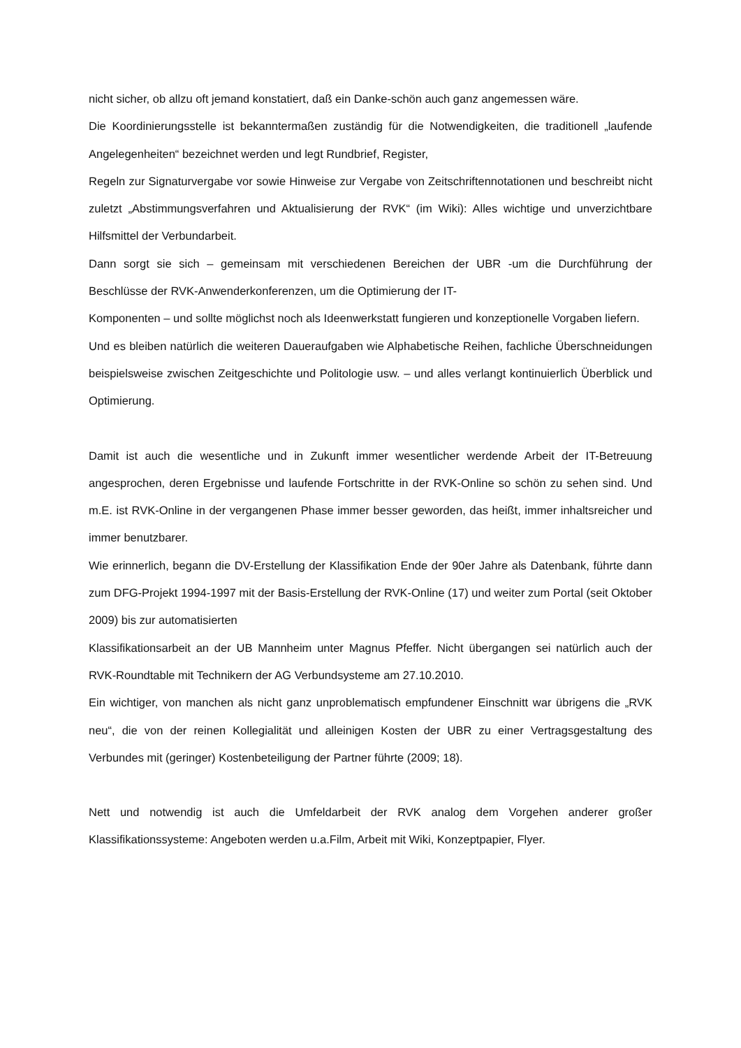nicht sicher, ob allzu oft jemand konstatiert, daß ein Danke-schön auch ganz angemessen wäre.
Die Koordinierungsstelle ist bekanntermaßen zuständig für die Notwendigkeiten, die traditionell „laufende Angelegenheiten“ bezeichnet werden und legt Rundbrief, Register,
Regeln zur Signaturvergabe vor sowie Hinweise zur Vergabe von Zeitschriftennotationen und beschreibt nicht zuletzt „Abstimmungsverfahren und Aktualisierung der RVK“ (im Wiki): Alles wichtige und unverzichtbare Hilfsmittel der Verbundarbeit.
Dann sorgt sie sich – gemeinsam mit verschiedenen Bereichen der UBR -um die Durchführung der Beschlüsse der RVK-Anwenderkonferenzen, um die Optimierung der IT-
Komponenten – und sollte möglichst noch als Ideenwerkstatt fungieren und konzeptionelle Vorgaben liefern.
Und es bleiben natürlich die weiteren Daueraufgaben wie Alphabetische Reihen, fachliche Überschneidungen beispielsweise zwischen Zeitgeschichte und Politologie usw. – und alles verlangt kontinuierlich Überblick und Optimierung.
Damit ist auch die wesentliche und in Zukunft immer wesentlicher werdende Arbeit der IT-Betreuung angesprochen, deren Ergebnisse und laufende Fortschritte in der RVK-Online so schön zu sehen sind. Und m.E. ist RVK-Online in der vergangenen Phase immer besser geworden, das heißt, immer inhaltsreicher und immer benutzbarer.
Wie erinnerlich, begann die DV-Erstellung der Klassifikation Ende der 90er Jahre als Datenbank, führte dann zum DFG-Projekt 1994-1997 mit der Basis-Erstellung der RVK-Online (17) und weiter zum Portal (seit Oktober 2009) bis zur automatisierten
Klassifikationsarbeit an der UB Mannheim unter Magnus Pfeffer. Nicht übergangen sei natürlich auch der RVK-Roundtable mit Technikern der AG Verbundsysteme am 27.10.2010.
Ein wichtiger, von manchen als nicht ganz unproblematisch empfundener Einschnitt war übrigens die „RVK neu“, die von der reinen Kollegialität und alleinigen Kosten der UBR zu einer Vertragsgestaltung des Verbundes mit (geringer) Kostenbeteiligung der Partner führte (2009; 18).
Nett und notwendig ist auch die Umfeldarbeit der RVK analog dem Vorgehen anderer großer Klassifikationssysteme: Angeboten werden u.a.Film, Arbeit mit Wiki, Konzeptpapier, Flyer.